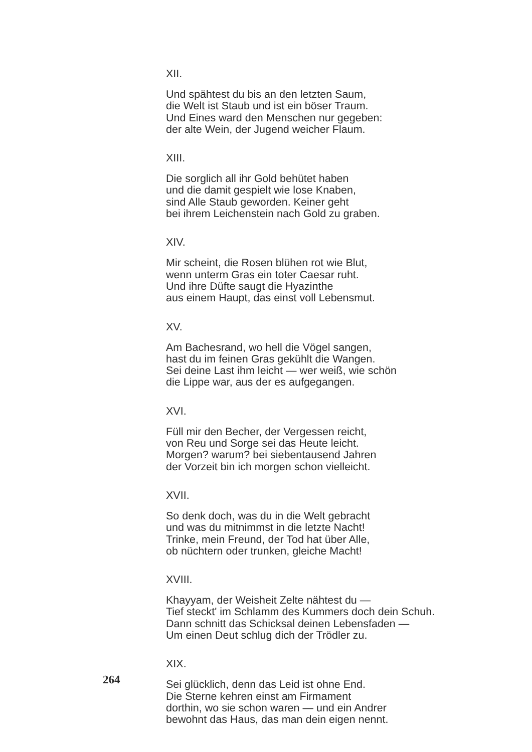XII.
Und spähtest du bis an den letzten Saum,
die Welt ist Staub und ist ein böser Traum.
Und Eines ward den Menschen nur gegeben:
der alte Wein, der Jugend weicher Flaum.
XIII.
Die sorglich all ihr Gold behütet haben
und die damit gespielt wie lose Knaben,
sind Alle Staub geworden. Keiner geht
bei ihrem Leichenstein nach Gold zu graben.
XIV.
Mir scheint, die Rosen blühen rot wie Blut,
wenn unterm Gras ein toter Caesar ruht.
Und ihre Düfte saugt die Hyazinthe
aus einem Haupt, das einst voll Lebensmut.
XV.
Am Bachesrand, wo hell die Vögel sangen,
hast du im feinen Gras gekühlt die Wangen.
Sei deine Last ihm leicht — wer weiß, wie schön
die Lippe war, aus der es aufgegangen.
XVI.
Füll mir den Becher, der Vergessen reicht,
von Reu und Sorge sei das Heute leicht.
Morgen? warum? bei siebentausend Jahren
der Vorzeit bin ich morgen schon vielleicht.
XVII.
So denk doch, was du in die Welt gebracht
und was du mitnimmst in die letzte Nacht!
Trinke, mein Freund, der Tod hat über Alle,
ob nüchtern oder trunken, gleiche Macht!
XVIII.
Khayyam, der Weisheit Zelte nähtest du —
Tief steckt' im Schlamm des Kummers doch dein Schuh.
Dann schnitt das Schicksal deinen Lebensfaden —
Um einen Deut schlug dich der Trödler zu.
XIX.
Sei glücklich, denn das Leid ist ohne End.
Die Sterne kehren einst am Firmament
dorthin, wo sie schon waren — und ein Andrer
bewohnt das Haus, das man dein eigen nennt.
264